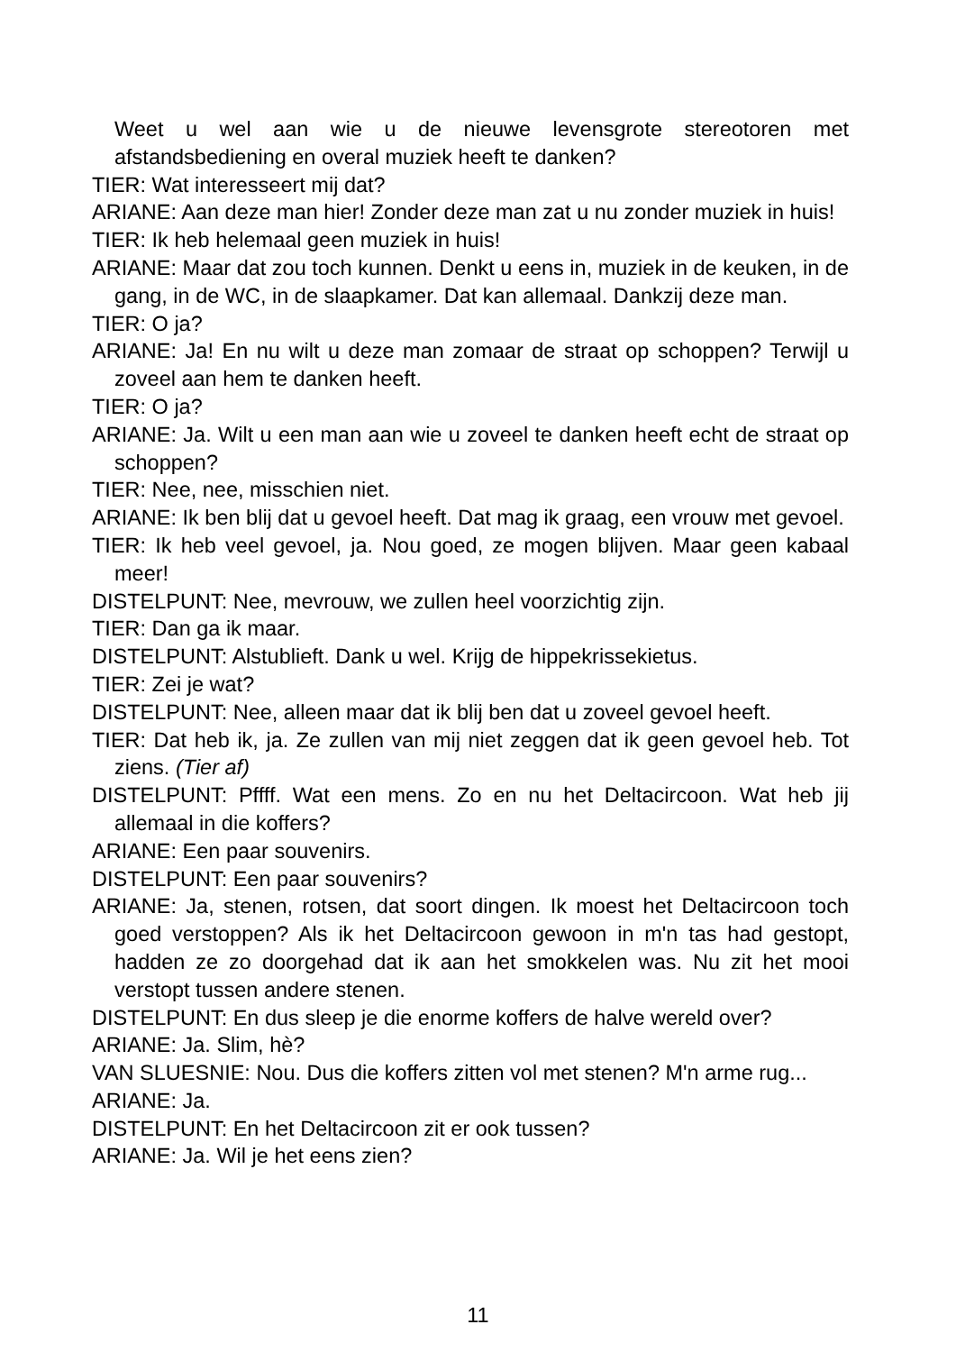Weet u wel aan wie u de nieuwe levensgrote stereotoren met afstandsbediening en overal muziek heeft te danken?
TIER: Wat interesseert mij dat?
ARIANE: Aan deze man hier! Zonder deze man zat u nu zonder muziek in huis!
TIER: Ik heb helemaal geen muziek in huis!
ARIANE: Maar dat zou toch kunnen. Denkt u eens in, muziek in de keuken, in de gang, in de WC, in de slaapkamer. Dat kan allemaal. Dankzij deze man.
TIER: O ja?
ARIANE: Ja! En nu wilt u deze man zomaar de straat op schoppen? Terwijl u zoveel aan hem te danken heeft.
TIER: O ja?
ARIANE: Ja. Wilt u een man aan wie u zoveel te danken heeft echt de straat op schoppen?
TIER: Nee, nee, misschien niet.
ARIANE: Ik ben blij dat u gevoel heeft. Dat mag ik graag, een vrouw met gevoel.
TIER: Ik heb veel gevoel, ja. Nou goed, ze mogen blijven. Maar geen kabaal meer!
DISTELPUNT: Nee, mevrouw, we zullen heel voorzichtig zijn.
TIER: Dan ga ik maar.
DISTELPUNT: Alstublieft. Dank u wel. Krijg de hippekrissekietus.
TIER: Zei je wat?
DISTELPUNT: Nee, alleen maar dat ik blij ben dat u zoveel gevoel heeft.
TIER: Dat heb ik, ja. Ze zullen van mij niet zeggen dat ik geen gevoel heb. Tot ziens. (Tier af)
DISTELPUNT: Pffff. Wat een mens. Zo en nu het Deltacircoon. Wat heb jij allemaal in die koffers?
ARIANE: Een paar souvenirs.
DISTELPUNT: Een paar souvenirs?
ARIANE: Ja, stenen, rotsen, dat soort dingen. Ik moest het Deltacircoon toch goed verstoppen? Als ik het Deltacircoon gewoon in m'n tas had gestopt, hadden ze zo doorgehad dat ik aan het smokkelen was. Nu zit het mooi verstopt tussen andere stenen.
DISTELPUNT: En dus sleep je die enorme koffers de halve wereld over?
ARIANE: Ja. Slim, hè?
VAN SLUESNIE: Nou. Dus die koffers zitten vol met stenen? M'n arme rug...
ARIANE: Ja.
DISTELPUNT: En het Deltacircoon zit er ook tussen?
ARIANE: Ja. Wil je het eens zien?
11